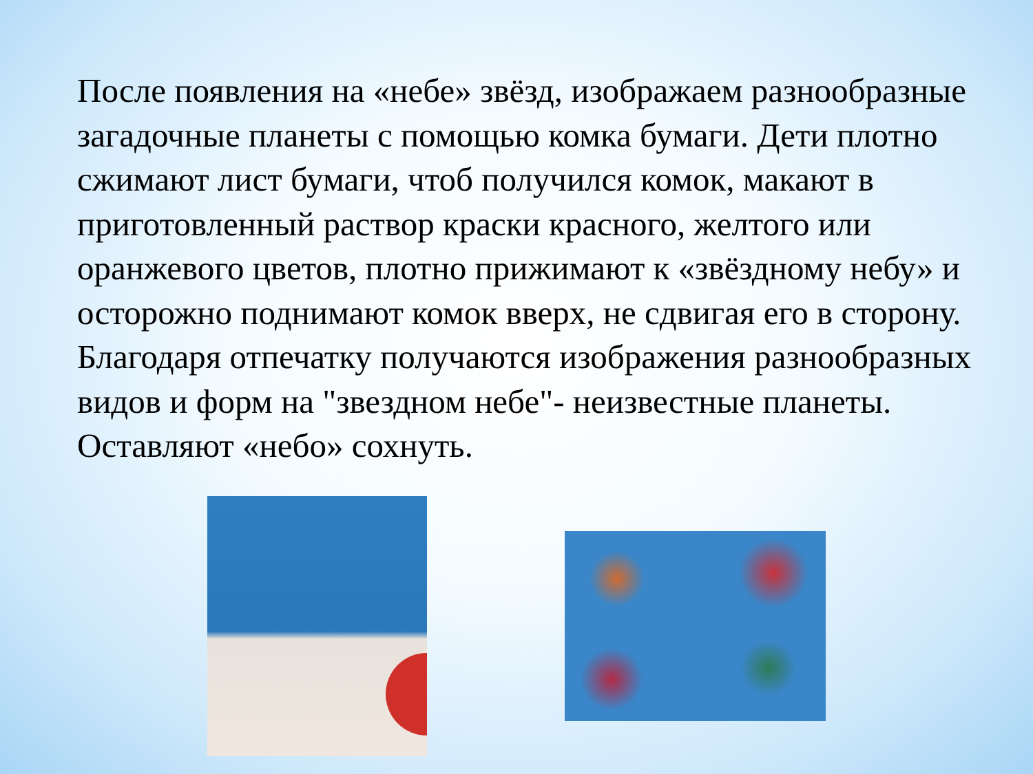После появления на «небе» звёзд, изображаем разнообразные загадочные планеты с помощью комка бумаги. Дети плотно сжимают лист бумаги, чтоб получился комок, макают в приготовленный раствор краски красного, желтого или оранжевого цветов, плотно прижимают к «звёздному небу» и осторожно поднимают комок вверх, не сдвигая его в сторону. Благодаря отпечатку получаются изображения разнообразных видов и форм на "звездном небе"- неизвестные планеты. Оставляют «небо» сохнуть.